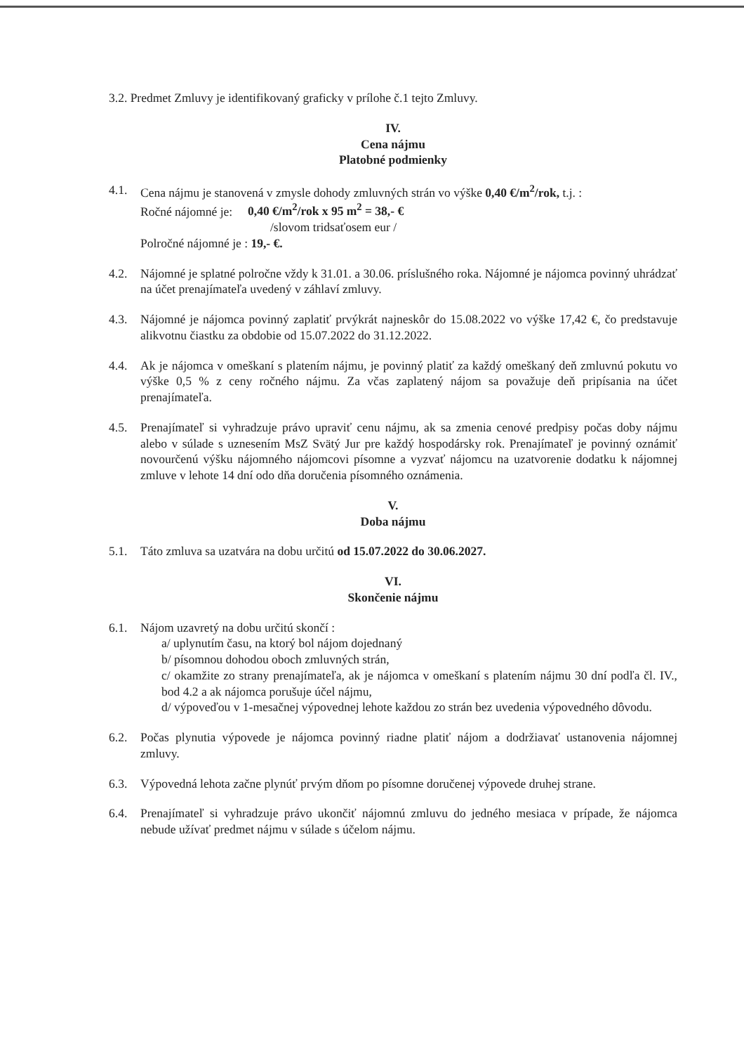3.2. Predmet Zmluvy je identifikovaný graficky v prílohe č.1 tejto Zmluvy.
IV.
Cena nájmu
Platobné podmienky
4.1. Cena nájmu je stanovená v zmysle dohody zmluvných strán vo výške 0,40 €/m<sup>2</sup>/rok, t.j. :
Ročné nájomné je: 0,40 €/m<sup>2</sup>/rok x 95 m<sup>2</sup> = 38,- €
/slovom tridsaťosem eur /
Polročné nájomné je : 19,- €.
4.2. Nájomné je splatné polročne vždy k 31.01. a 30.06. príslušného roka. Nájomné je nájomca povinný uhrádzať na účet prenajímateľa uvedený v záhlaví zmluvy.
4.3. Nájomné je nájomca povinný zaplatiť prvýkrát najneskôr do 15.08.2022 vo výške 17,42 €, čo predstavuje alikvotnu čiastku za obdobie od 15.07.2022 do 31.12.2022.
4.4. Ak je nájomca v omeškaní s platením nájmu, je povinný platiť za každý omeškaný deň zmluvnú pokutu vo výške 0,5 % z ceny ročného nájmu. Za včas zaplatený nájom sa považuje deň pripísania na účet prenajímateľa.
4.5. Prenajímateľ si vyhradzuje právo upraviť cenu nájmu, ak sa zmenia cenové predpisy počas doby nájmu alebo v súlade s uznesením MsZ Svätý Jur pre každý hospodársky rok. Prenajímateľ je povinný oznámiť novourčenú výšku nájomného nájomcovi písomne a vyzvať nájomcu na uzatvorenie dodatku k nájomnej zmluve v lehote 14 dní odo dňa doručenia písomného oznámenia.
V.
Doba nájmu
5.1. Táto zmluva sa uzatvára na dobu určitú od 15.07.2022 do 30.06.2027.
VI.
Skončenie nájmu
6.1. Nájom uzavretý na dobu určitú skončí :
a/ uplynutím času, na ktorý bol nájom dojednaný
b/ písomnou dohodou oboch zmluvných strán,
c/ okamžite zo strany prenajímateľa, ak je nájomca v omeškaní s platením nájmu 30 dní podľa čl. IV., bod 4.2 a ak nájomca porušuje účel nájmu,
d/ výpoveďou v 1-mesačnej výpovednej lehote každou zo strán bez uvedenia výpovedného dôvodu.
6.2. Počas plynutia výpovede je nájomca povinný riadne platiť nájom a dodržiavať ustanovenia nájomnej zmluvy.
6.3. Výpovedná lehota začne plynúť prvým dňom po písomne doručenej výpovede druhej strane.
6.4. Prenajímateľ si vyhradzuje právo ukončiť nájomnú zmluvu do jedného mesiaca v prípade, že nájomca nebude užívať predmet nájmu v súlade s účelom nájmu.